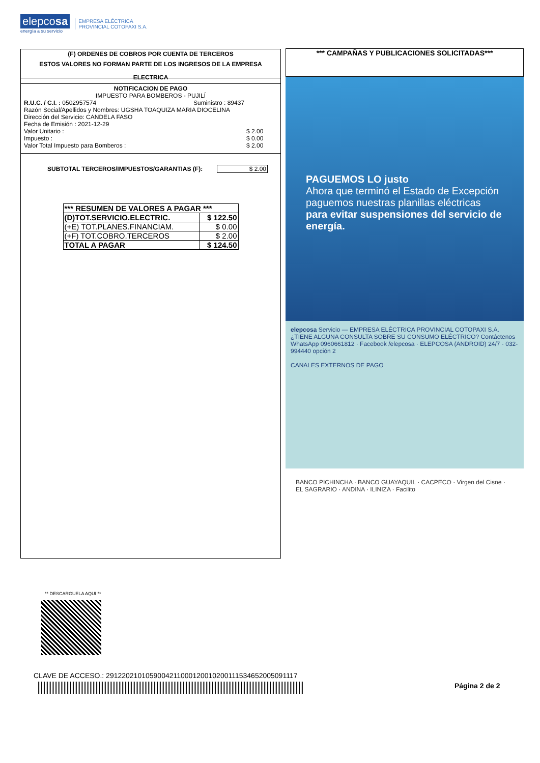elepcosa
energía a su servicio
EMPRESA ELÉCTRICA
PROVINCIAL COTOPAXI S.A.
(F) ORDENES DE COBROS POR CUENTA DE TERCEROS
ESTOS VALORES NO FORMAN PARTE DE LOS INGRESOS DE LA EMPRESA ELECTRICA
NOTIFICACION DE PAGO
IMPUESTO PARA BOMBEROS - PUJILÍ
R.U.C. / C.I. : 0502957574 Suministro : 89437
Razón Social/Apellidos y Nombres: UGSHA TOAQUIZA MARIA DIOCELINA
Dirección del Servicio: CANDELA FASO
Fecha de Emisión : 2021-12-29
Valor Unitario : $ 2.00
Impuesto : $ 0.00
Valor Total Impuesto para Bomberos : $ 2.00
SUBTOTAL TERCEROS/IMPUESTOS/GARANTIAS (F): $ 2.00
| *** RESUMEN DE VALORES A PAGAR *** | |
| --- | --- |
| (D)TOT.SERVICIO.ELECTRIC. | $ 122.50 |
| (+E) TOT.PLANES.FINANCIAM. | $ 0.00 |
| (+F) TOT.COBRO.TERCEROS | $ 2.00 |
| TOTAL A PAGAR | $ 124.50 |
*** CAMPAÑAS Y PUBLICACIONES SOLICITADAS***
PAGUEMOS LO justo
Ahora que terminó el Estado de Excepción paguemos nuestras planillas eléctricas para evitar suspensiones del servicio de energía.
elepcosa Servicio — EMPRESA ELÉCTRICA PROVINCIAL COTOPAXI S.A.
¿TIENE ALGUNA CONSULTA SOBRE SU CONSUMO ELÉCTRICO? Contáctenos
WhatsApp 0960661812 · Facebook /elepcosa · ELEPCOSA (ANDROID) 24/7 · 032-994440 opción 2
CANALES EXTERNOS DE PAGO
BANCO PICHINCHA · BANCO GUAYAQUIL · CACPECO · Virgen del Cisne · EL SAGRARIO · ANDINA · ILINIZA · Facilito
** DESCARGUELA AQUI **
CLAVE DE ACCESO.: 2912202101059004211000120010200111534652005091117
Página 2 de 2